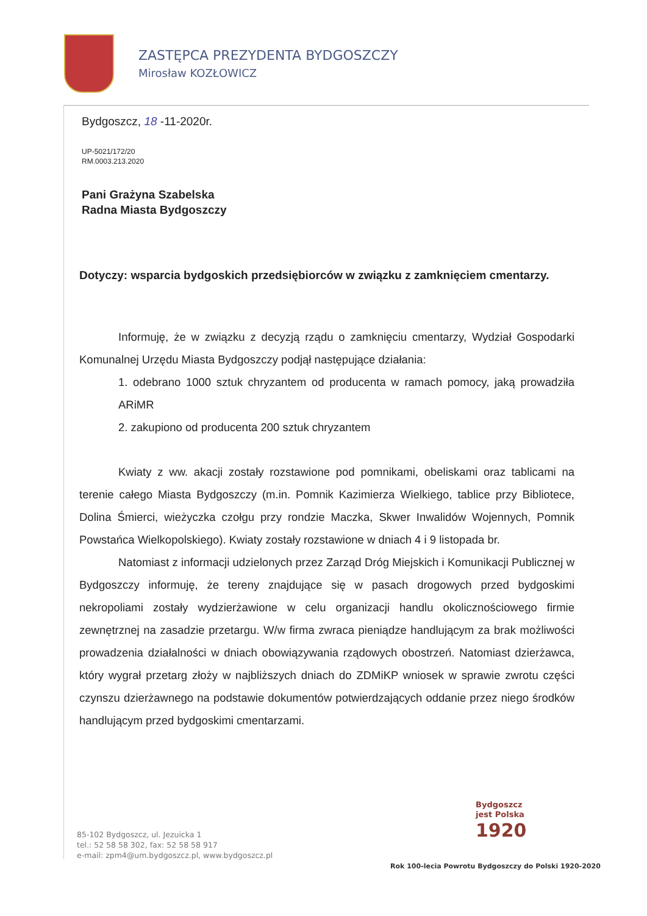ZASTĘPCA PREZYDENTA BYDGOSZCZY
Mirosław KOZŁOWICZ
Bydgoszcz, 18 -11-2020r.
UP-5021/172/20
RM.0003.213.2020
Pani Grażyna Szabelska
Radna Miasta Bydgoszczy
Dotyczy: wsparcia bydgoskich przedsiębiorców w związku z zamknięciem cmentarzy.
Informuję, że w związku z decyzją rządu o zamknięciu cmentarzy, Wydział Gospodarki Komunalnej Urzędu Miasta Bydgoszczy podjął następujące działania:
1. odebrano 1000 sztuk chryzantem od producenta w ramach pomocy, jaką prowadziła ARiMR
2. zakupiono od producenta 200 sztuk chryzantem
Kwiaty z ww. akacji zostały rozstawione pod pomnikami, obeliskami oraz tablicami na terenie całego Miasta Bydgoszczy (m.in. Pomnik Kazimierza Wielkiego, tablice przy Bibliotece, Dolina Śmierci, wieżyczka czołgu przy rondzie Maczka, Skwer Inwalidów Wojennych, Pomnik Powstańca Wielkopolskiego). Kwiaty zostały rozstawione w dniach 4 i 9 listopada br.
Natomiast z informacji udzielonych przez Zarząd Dróg Miejskich i Komunikacji Publicznej w Bydgoszczy informuję, że tereny znajdujące się w pasach drogowych przed bydgoskimi nekropoliami zostały wydzierżawione w celu organizacji handlu okolicznościowego firmie zewnętrznej na zasadzie przetargu. W/w firma zwraca pieniądze handlującym za brak możliwości prowadzenia działalności w dniach obowiązywania rządowych obostrzeń. Natomiast dzierżawca, który wygrał przetarg złoży w najbliższych dniach do ZDMiKP wniosek w sprawie zwrotu części czynszu dzierżawnego na podstawie dokumentów potwierdzających oddanie przez niego środków handlującym przed bydgoskimi cmentarzami.
Bydgoszcz
jest Polska
1920
85-102 Bydgoszcz, ul. Jezuicka 1
tel.: 52 58 58 302, fax: 52 58 58 917
e-mail: zpm4@um.bydgoszcz.pl, www.bydgoszcz.pl
Rok 100-lecia Powrotu Bydgoszczy do Polski 1920-2020